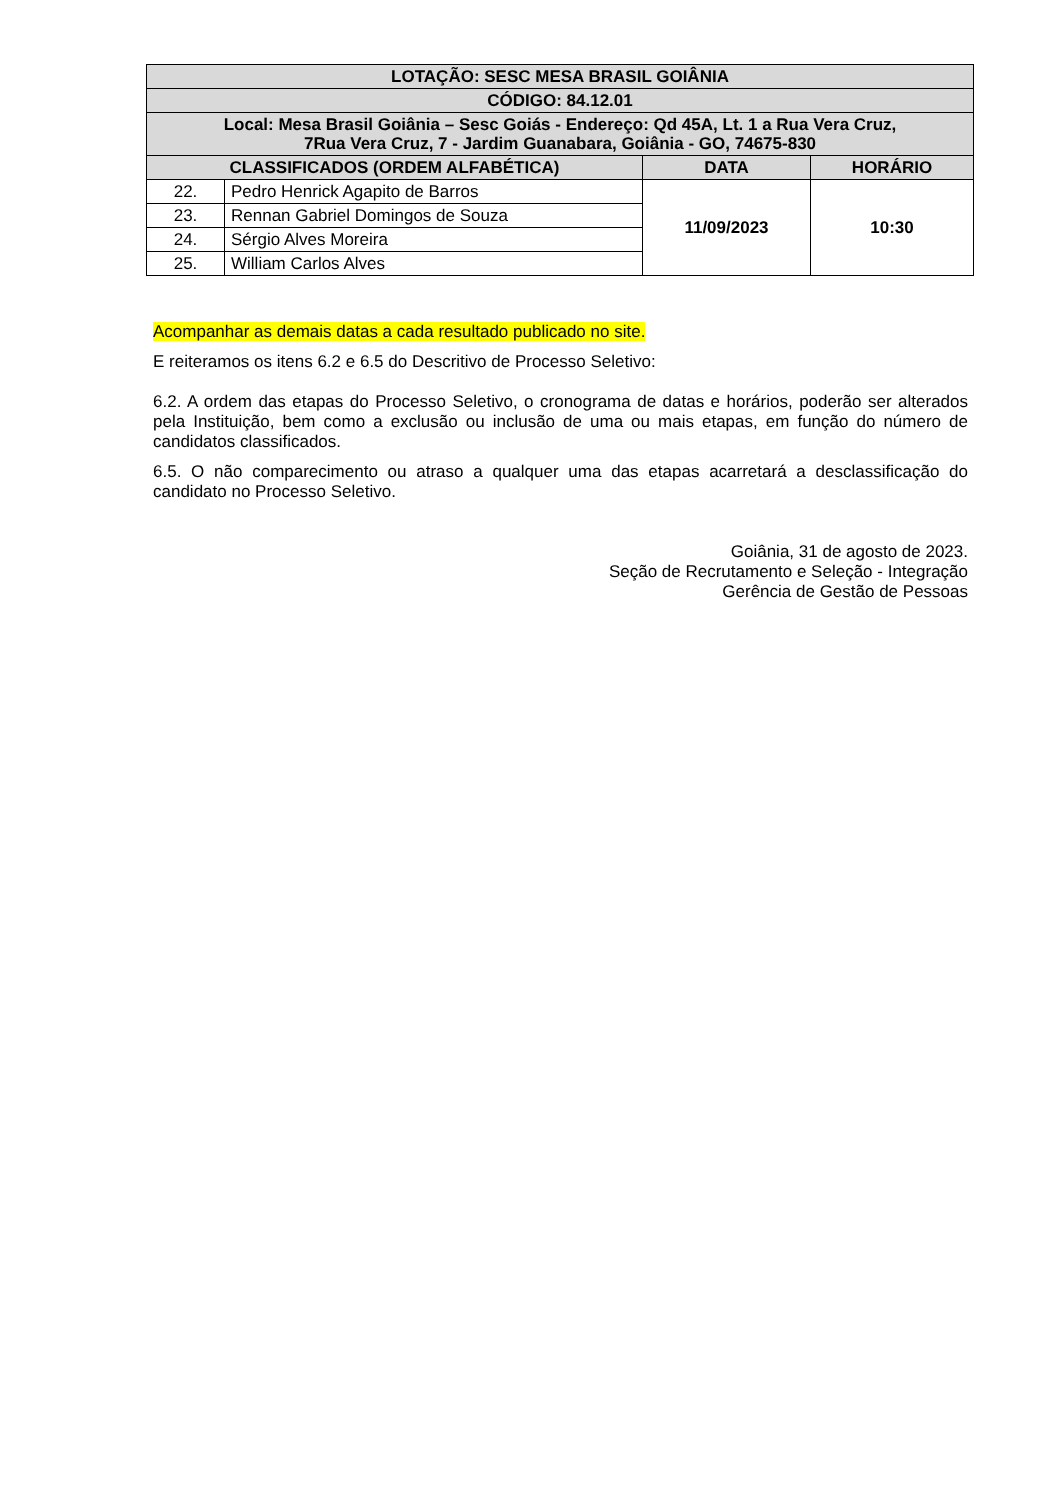| LOTAÇÃO: SESC MESA BRASIL GOIÂNIA | | | |
| --- | --- | --- | --- |
| CÓDIGO: 84.12.01 | | | |
| Local: Mesa Brasil Goiânia – Sesc Goiás - Endereço: Qd 45A, Lt. 1 a Rua Vera Cruz, 7Rua Vera Cruz, 7 - Jardim Guanabara, Goiânia - GO, 74675-830 | | | |
| CLASSIFICADOS (ORDEM ALFABÉTICA) | | DATA | HORÁRIO |
| 22. | Pedro Henrick Agapito de Barros | 11/09/2023 | 10:30 |
| 23. | Rennan Gabriel Domingos de Souza | | |
| 24. | Sérgio Alves Moreira | | |
| 25. | William Carlos Alves | | |
Acompanhar as demais datas a cada resultado publicado no site.
E reiteramos os itens 6.2 e 6.5 do Descritivo de Processo Seletivo:
6.2. A ordem das etapas do Processo Seletivo, o cronograma de datas e horários, poderão ser alterados pela Instituição, bem como a exclusão ou inclusão de uma ou mais etapas, em função do número de candidatos classificados.
6.5. O não comparecimento ou atraso a qualquer uma das etapas acarretará a desclassificação do candidato no Processo Seletivo.
Goiânia, 31 de agosto de 2023.
Seção de Recrutamento e Seleção - Integração
Gerência de Gestão de Pessoas